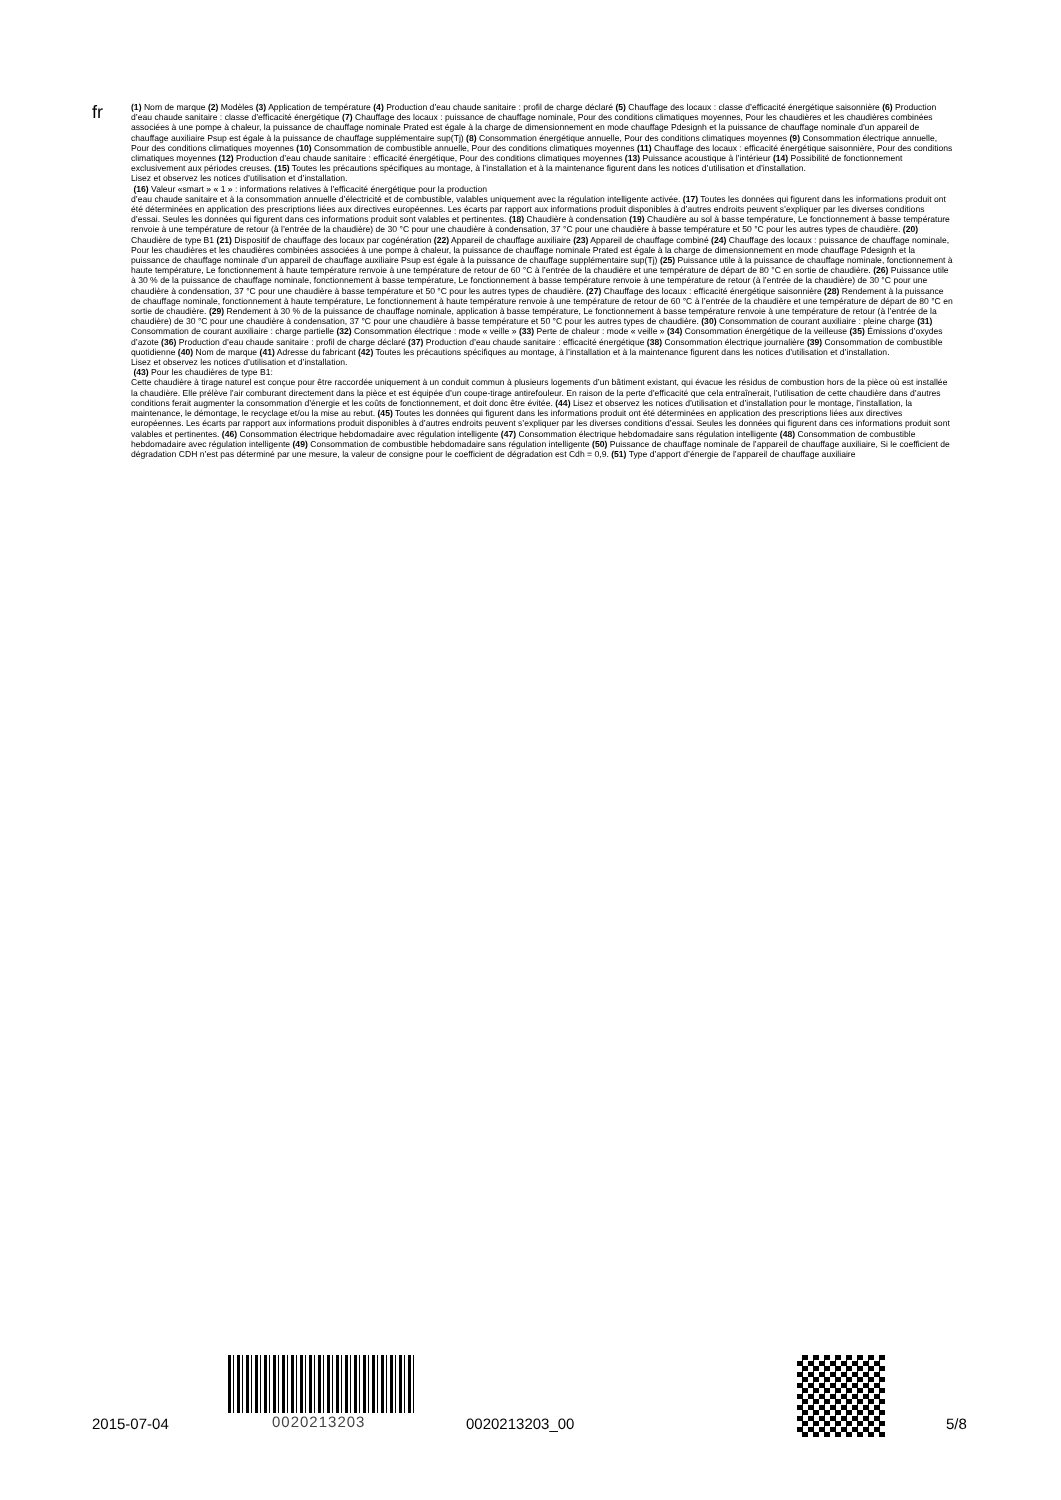fr
(1) Nom de marque (2) Modèles (3) Application de température (4) Production d’eau chaude sanitaire : profil de charge déclaré (5) Chauffage des locaux : classe d’efficacité énergétique saisonnière (6) Production d’eau chaude sanitaire : classe d’efficacité énergétique (7) Chauffage des locaux : puissance de chauffage nominale, Pour des conditions climatiques moyennes, Pour les chaudières et les chaudières combinées associées à une pompe à chaleur, la puissance de chauffage nominale Prated est égale à la charge de dimensionnement en mode chauffage Pdesignh et la puissance de chauffage nominale d’un appareil de chauffage auxiliaire Psup est égale à la puissance de chauffage supplémentaire sup(Tj) (8) Consommation énergétique annuelle, Pour des conditions climatiques moyennes (9) Consommation électrique annuelle, Pour des conditions climatiques moyennes (10) Consommation de combustible annuelle, Pour des conditions climatiques moyennes (11) Chauffage des locaux : efficacité énergétique saisonnière, Pour des conditions climatiques moyennes (12) Production d’eau chaude sanitaire : efficacité énergétique, Pour des conditions climatiques moyennes (13) Puissance acoustique à l’intérieur (14) Possibilité de fonctionnement exclusivement aux périodes creuses. (15) Toutes les précautions spécifiques au montage, à l’installation et à la maintenance figurent dans les notices d’utilisation et d’installation.
Lisez et observez les notices d’utilisation et d’installation.
(16) Valeur «smart » « 1 » : informations relatives à l’efficacité énergétique pour la production
d’eau chaude sanitaire et à la consommation annuelle d’électricité et de combustible, valables uniquement avec la régulation intelligente activée. (17) Toutes les données qui figurent dans les informations produit ont été déterminées en application des prescriptions liées aux directives européennes. Les écarts par rapport aux informations produit disponibles à d’autres endroits peuvent s’expliquer par les diverses conditions d’essai. Seules les données qui figurent dans ces informations produit sont valables et pertinentes. (18) Chaudière à condensation (19) Chaudière au sol à basse température, Le fonctionnement à basse température renvoie à une température de retour (à l’entrée de la chaudière) de 30 °C pour une chaudière à condensation, 37 °C pour une chaudière à basse température et 50 °C pour les autres types de chaudière. (20) Chaudière de type B1 (21) Dispositif de chauffage des locaux par cogénération (22) Appareil de chauffage auxiliaire (23) Appareil de chauffage combiné (24) Chauffage des locaux : puissance de chauffage nominale, Pour les chaudières et les chaudières combinées associées à une pompe à chaleur, la puissance de chauffage nominale Prated est égale à la charge de dimensionnement en mode chauffage Pdesignh et la puissance de chauffage nominale d’un appareil de chauffage auxiliaire Psup est égale à la puissance de chauffage supplémentaire sup(Tj) (25) Puissance utile à la puissance de chauffage nominale, fonctionnement à haute température, Le fonctionnement à haute température renvoie à une température de retour de 60 °C à l’entrée de la chaudière et une température de départ de 80 °C en sortie de chaudière. (26) Puissance utile à 30 % de la puissance de chauffage nominale, fonctionnement à basse température, Le fonctionnement à basse température renvoie à une température de retour (à l’entrée de la chaudière) de 30 °C pour une chaudière à condensation, 37 °C pour une chaudière à basse température et 50 °C pour les autres types de chaudière. (27) Chauffage des locaux : efficacité énergétique saisonnière (28) Rendement à la puissance de chauffage nominale, fonctionnement à haute température, Le fonctionnement à haute température renvoie à une température de retour de 60 °C à l’entrée de la chaudière et une température de départ de 80 °C en sortie de chaudière. (29) Rendement à 30 % de la puissance de chauffage nominale, application à basse température, Le fonctionnement à basse température renvoie à une température de retour (à l’entrée de la chaudière) de 30 °C pour une chaudière à condensation, 37 °C pour une chaudière à basse température et 50 °C pour les autres types de chaudière. (30) Consommation de courant auxiliaire : pleine charge (31) Consommation de courant auxiliaire : charge partielle (32) Consommation électrique : mode « veille » (33) Perte de chaleur : mode « veille » (34) Consommation énergétique de la veilleuse (35) Émissions d’oxydes d’azote (36) Production d’eau chaude sanitaire : profil de charge déclaré (37) Production d’eau chaude sanitaire : efficacité énergétique (38) Consommation électrique journalière (39) Consommation de combustible quotidienne (40) Nom de marque (41) Adresse du fabricant (42) Toutes les précautions spécifiques au montage, à l’installation et à la maintenance figurent dans les notices d’utilisation et d’installation.
Lisez et observez les notices d’utilisation et d’installation.
(43) Pour les chaudières de type B1:
Cette chaudière à tirage naturel est conçue pour être raccordée uniquement à un conduit commun à plusieurs logements d’un bâtiment existant, qui évacue les résidus de combustion hors de la pièce où est installée la chaudière. Elle prélève l’air comburant directement dans la pièce et est équipée d’un coupe-tirage antirefouleur. En raison de la perte d’efficacité que cela entraînerait, l’utilisation de cette chaudière dans d’autres conditions ferait augmenter la consommation d’énergie et les coûts de fonctionnement, et doit donc être évitée. (44) Lisez et observez les notices d’utilisation et d’installation pour le montage, l’installation, la maintenance, le démontage, le recyclage et/ou la mise au rebut. (45) Toutes les données qui figurent dans les informations produit ont été déterminées en application des prescriptions liées aux directives européennes. Les écarts par rapport aux informations produit disponibles à d’autres endroits peuvent s’expliquer par les diverses conditions d’essai. Seules les données qui figurent dans ces informations produit sont valables et pertinentes. (46) Consommation électrique hebdomadaire avec régulation intelligente (47) Consommation électrique hebdomadaire sans régulation intelligente (48) Consommation de combustible hebdomadaire avec régulation intelligente (49) Consommation de combustible hebdomadaire sans régulation intelligente (50) Puissance de chauffage nominale de l’appareil de chauffage auxiliaire, Si le coefficient de dégradation CDH n’est pas déterminé par une mesure, la valeur de consigne pour le coefficient de dégradation est Cdh = 0,9. (51) Type d’apport d’énergie de l’appareil de chauffage auxiliaire
2015-07-04 0020213203 0020213203_00 5/8